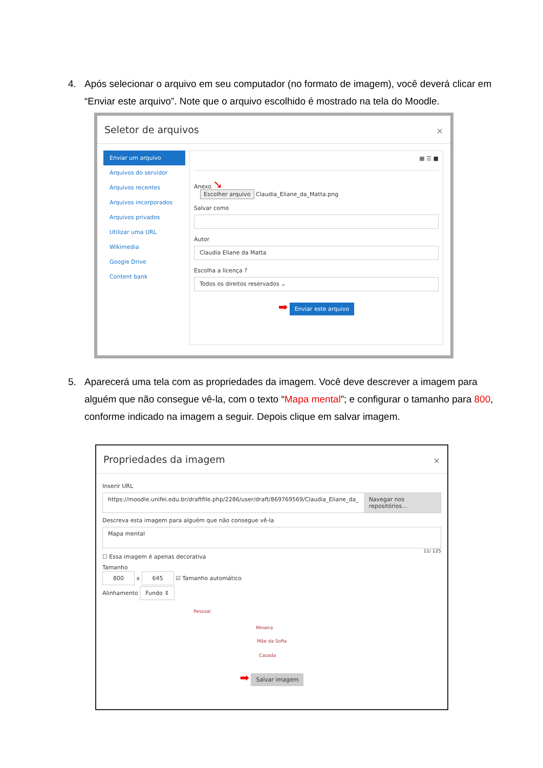4. Após selecionar o arquivo em seu computador (no formato de imagem), você deverá clicar em “Enviar este arquivo”. Note que o arquivo escolhido é mostrado na tela do Moodle.
Seletor de arquivos
×
Enviar um arquivo
Arquivos do servidor
Arquivos recentes
Arquivos incorporados
Arquivos privados
Utilizar uma URL
Wikimedia
Google Drive
Content bank
▦ ☰ ■
Anexo ➘
Escolher arquivo Claudia_Eliane_da_Matta.png
Salvar como
Autor
Claudia Eliane da Matta
Escolha a licença ?
Todos os direitos reservados ⌄
➡ Enviar este arquivo
5. Aparecerá uma tela com as propriedades da imagem. Você deve descrever a imagem para alguém que não consegue vê-la, com o texto “Mapa mental”; e configurar o tamanho para 800, conforme indicado na imagem a seguir. Depois clique em salvar imagem.
Propriedades da imagem
×
Inserir URL
https://moodle.unifei.edu.br/draftfile.php/2286/user/draft/869769569/Claudia_Eliane_da_
Navegar nos repositórios...
Descreva esta imagem para alguém que não consegue vê-la
Mapa mental
11/ 125
☐ Essa imagem é apenas decorativa
Tamanho
800 x 645 ☑ Tamanho automático
Alinhamento Fundo ⇕
Pessoal
Mineira
Mãe da Sofia
Casada
➡ Salvar imagem